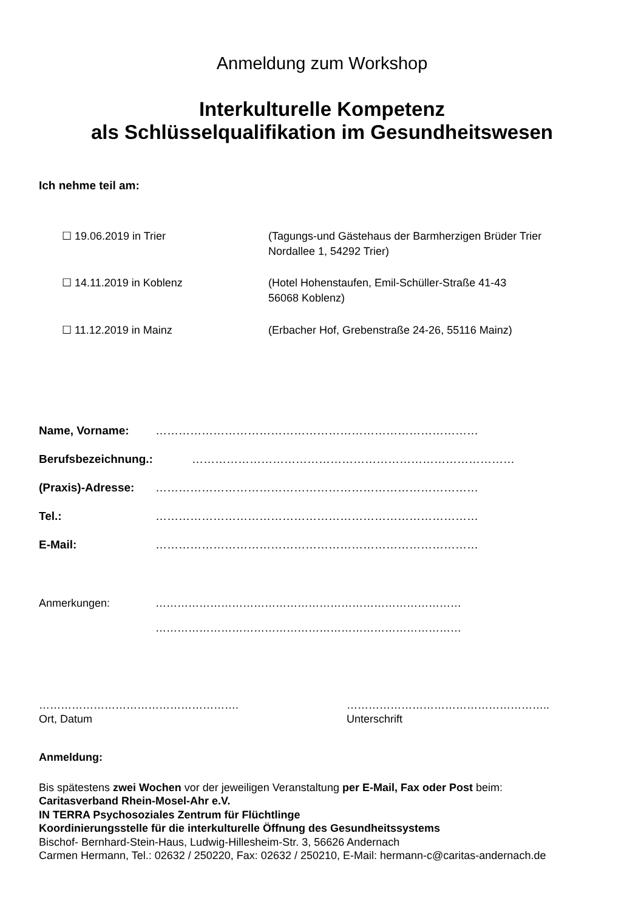Anmeldung zum Workshop
Interkulturelle Kompetenz
als Schlüsselqualifikation im Gesundheitswesen
Ich nehme teil am:
☐ 19.06.2019 in Trier (Tagungs-und Gästehaus der Barmherzigen Brüder Trier
Nordallee 1, 54292 Trier)
☐ 14.11.2019 in Koblenz (Hotel Hohenstaufen, Emil-Schüller-Straße 41-43
56068 Koblenz)
☐ 11.12.2019 in Mainz (Erbacher Hof, Grebenstraße 24-26, 55116 Mainz)
Name, Vorname: …………………………………………………………………………
Berufsbezeichnung.: …………………………………………………………………………
(Praxis)-Adresse:
…………………………………………………………………………
Tel.: …………………………………………………………………………
E-Mail: …………………………………………………………………………
Anmerkungen: …………………………………………………………………………
…………………………………………………………………………
……………………………………………….
Ort, Datum
………………………………………………..
Unterschrift
Anmeldung:
Bis spätestens zwei Wochen vor der jeweiligen Veranstaltung per E-Mail, Fax oder Post beim:
Caritasverband Rhein-Mosel-Ahr e.V.
IN TERRA Psychosoziales Zentrum für Flüchtlinge
Koordinierungsstelle für die interkulturelle Öffnung des Gesundheitssystems
Bischof- Bernhard-Stein-Haus, Ludwig-Hillesheim-Str. 3, 56626 Andernach
Carmen Hermann, Tel.: 02632 / 250220, Fax: 02632 / 250210, E-Mail: hermann-c@caritas-andernach.de